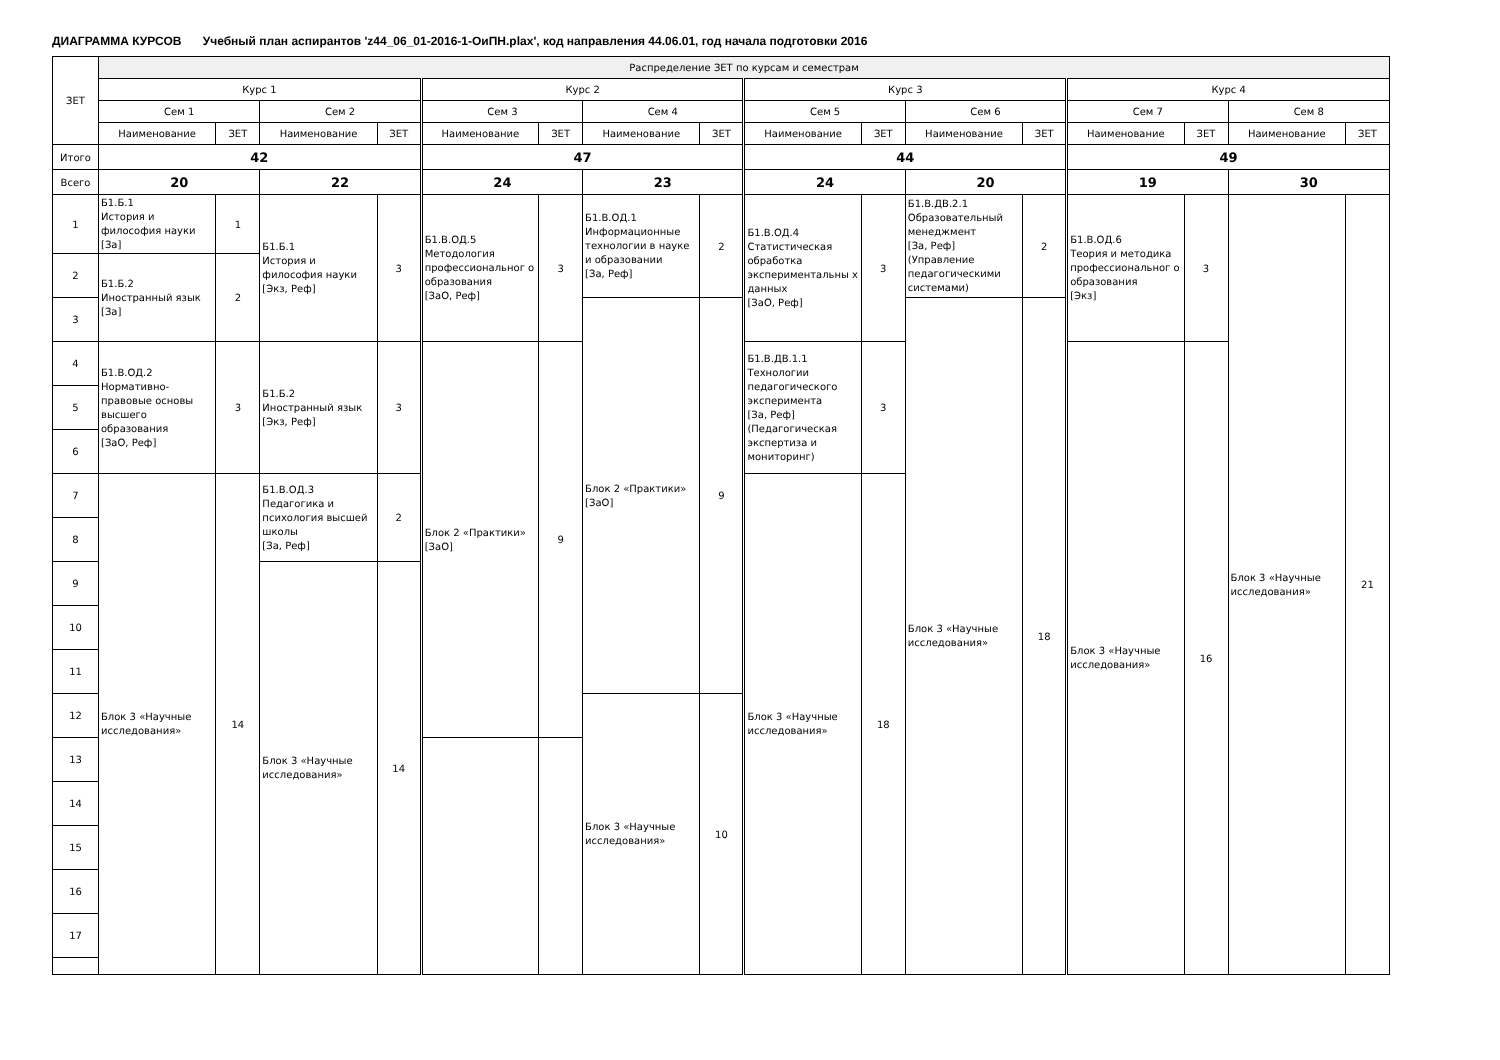ДИАГРАММА КУРСОВ Учебный план аспирантов 'z44_06_01-2016-1-ОиПН.plax', код направления 44.06.01, год начала подготовки 2016
| ЗЕТ | Распределение ЗЕТ по курсам и семестрам | | | | | | | | | | | | | | | |
| --- | --- | --- | --- | --- | --- | --- | --- | --- | --- | --- | --- | --- | --- | --- | --- | --- |
| | Курс 1 | | | | Курс 2 | | | | Курс 3 | | | | Курс 4 | | | |
| | Сем 1 | | Сем 2 | | Сем 3 | | Сем 4 | | Сем 5 | | Сем 6 | | Сем 7 | | Сем 8 | |
| | Наименование | ЗЕТ | Наименование | ЗЕТ | Наименование | ЗЕТ | Наименование | ЗЕТ | Наименование | ЗЕТ | Наименование | ЗЕТ | Наименование | ЗЕТ | Наименование | ЗЕТ |
| Итого | 42 | | | | 47 | | | | 44 | | | | 49 | | | |
| Всего | 20 | | 22 | | 24 | | 23 | | 24 | | 20 | | 19 | | 30 | |
| 1 | Б1.Б.1 История и философия науки [За] | 1 | Б1.Б.1 История и философия науки [Экз, Реф] | 3 | Б1.В.ОД.5 Методология профессиональног о образования [ЗаО, Реф] | 3 | Б1.В.ОД.1 Информационные технологии в науке и образовании [За, Реф] | 2 | Б1.В.ОД.4 Статистическая обработка экспериментальны х данных [ЗаО, Реф] | 3 | Б1.В.ДВ.2.1 Образовательный менеджмент [За, Реф] (Управление педагогическими системами) | 2 | Б1.В.ОД.6 Теория и методика профессиональног о образования [Экз] | 3 | Блок 3 «Научные исследования» | 21 |
| 2 | Б1.Б.2 Иностранный язык [За] | 2 | | | | | | | | | | | | | | |
| 3 | | | | | | | Блок 2 «Практики» [ЗаО] | 9 | | | Блок 3 «Научные исследования» | 18 | | | | |
| 4 | Б1.В.ОД.2 Нормативно-правовые основы высшего образования [ЗаО, Реф] | 3 | Б1.Б.2 Иностранный язык [Экз, Реф] | 3 | Блок 2 «Практики» [ЗаО] | 9 | | | Б1.В.ДВ.1.1 Технологии педагогического эксперимента [За, Реф] (Педагогическая экспертиза и мониторинг) | 3 | | | Блок 3 «Научные исследования» | 16 | | |
| 5 | | | | | | | | | | | | | | | | |
| 6 | | | | | | | | | | | | | | | | |
| 7 | Блок 3 «Научные исследования» | 14 | Б1.В.ОД.3 Педагогика и психология высшей школы [За, Реф] | 2 | | | | | Блок 3 «Научные исследования» | 18 | | | | | | |
| 8 | | | | | | | | | | | | | | | | |
| 9 | | | Блок 3 «Научные исследования» | 14 | | | | | | | | | | | | |
| 10 | | | | | | | | | | | | | | | | |
| 11 | | | | | | | | | | | | | | | | |
| 12 | | | | | | | Блок 3 «Научные исследования» | 10 | | | | | | | | |
| 13 | | | | | | | | | | | | | | | | |
| 14 | | | | | | | | | | | | | | | | |
| 15 | | | | | | | | | | | | | | | | |
| 16 | | | | | | | | | | | | | | | | |
| 17 | | | | | | | | | | | | | | | | |